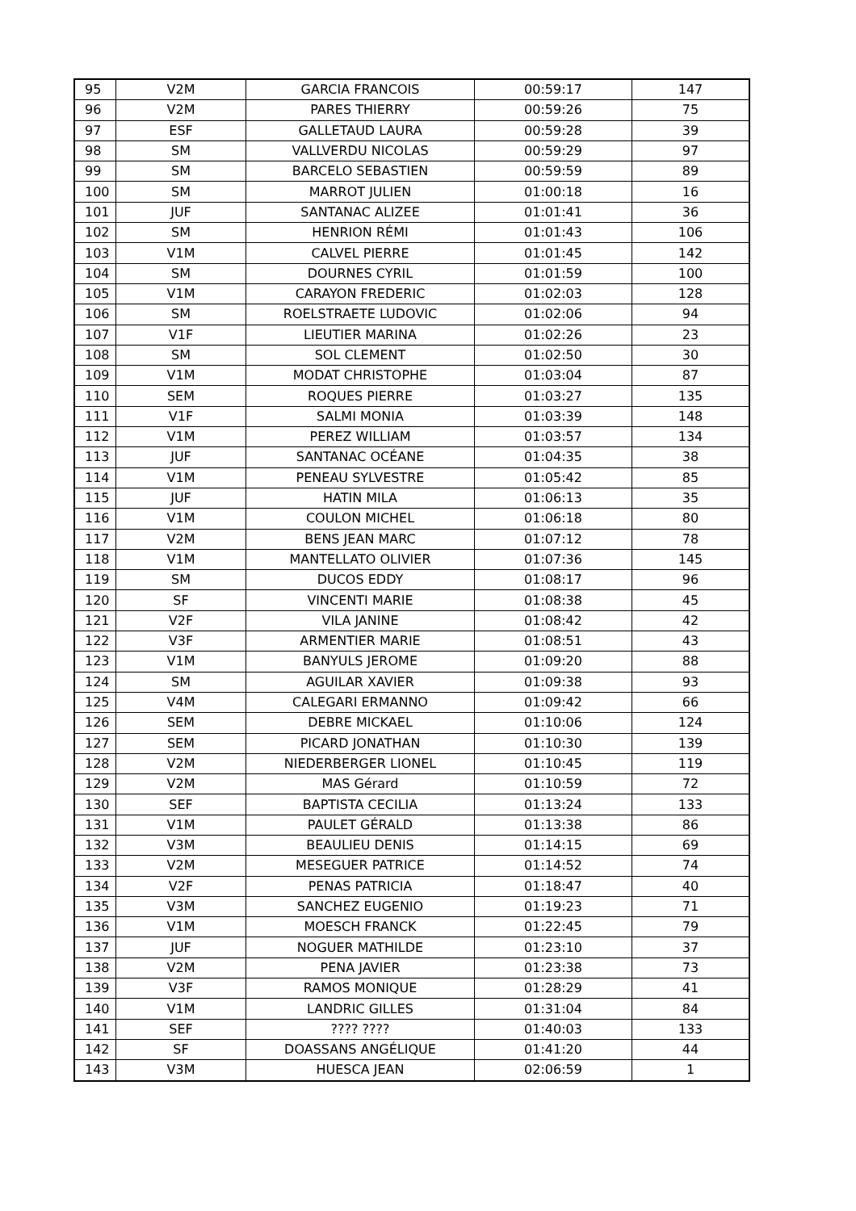| 95 | V2M | GARCIA FRANCOIS | 00:59:17 | 147 |
| 96 | V2M | PARES THIERRY | 00:59:26 | 75 |
| 97 | ESF | GALLETAUD LAURA | 00:59:28 | 39 |
| 98 | SM | VALLVERDU NICOLAS | 00:59:29 | 97 |
| 99 | SM | BARCELO SEBASTIEN | 00:59:59 | 89 |
| 100 | SM | MARROT JULIEN | 01:00:18 | 16 |
| 101 | JUF | SANTANAC ALIZEE | 01:01:41 | 36 |
| 102 | SM | HENRION RÉMI | 01:01:43 | 106 |
| 103 | V1M | CALVEL PIERRE | 01:01:45 | 142 |
| 104 | SM | DOURNES CYRIL | 01:01:59 | 100 |
| 105 | V1M | CARAYON FREDERIC | 01:02:03 | 128 |
| 106 | SM | ROELSTRAETE LUDOVIC | 01:02:06 | 94 |
| 107 | V1F | LIEUTIER MARINA | 01:02:26 | 23 |
| 108 | SM | SOL CLEMENT | 01:02:50 | 30 |
| 109 | V1M | MODAT CHRISTOPHE | 01:03:04 | 87 |
| 110 | SEM | ROQUES PIERRE | 01:03:27 | 135 |
| 111 | V1F | SALMI MONIA | 01:03:39 | 148 |
| 112 | V1M | PEREZ WILLIAM | 01:03:57 | 134 |
| 113 | JUF | SANTANAC OCÉANE | 01:04:35 | 38 |
| 114 | V1M | PENEAU SYLVESTRE | 01:05:42 | 85 |
| 115 | JUF | HATIN MILA | 01:06:13 | 35 |
| 116 | V1M | COULON MICHEL | 01:06:18 | 80 |
| 117 | V2M | BENS JEAN MARC | 01:07:12 | 78 |
| 118 | V1M | MANTELLATO OLIVIER | 01:07:36 | 145 |
| 119 | SM | DUCOS EDDY | 01:08:17 | 96 |
| 120 | SF | VINCENTI MARIE | 01:08:38 | 45 |
| 121 | V2F | VILA JANINE | 01:08:42 | 42 |
| 122 | V3F | ARMENTIER MARIE | 01:08:51 | 43 |
| 123 | V1M | BANYULS JEROME | 01:09:20 | 88 |
| 124 | SM | AGUILAR XAVIER | 01:09:38 | 93 |
| 125 | V4M | CALEGARI ERMANNO | 01:09:42 | 66 |
| 126 | SEM | DEBRE MICKAEL | 01:10:06 | 124 |
| 127 | SEM | PICARD JONATHAN | 01:10:30 | 139 |
| 128 | V2M | NIEDERBERGER LIONEL | 01:10:45 | 119 |
| 129 | V2M | MAS Gérard | 01:10:59 | 72 |
| 130 | SEF | BAPTISTA CECILIA | 01:13:24 | 133 |
| 131 | V1M | PAULET GÉRALD | 01:13:38 | 86 |
| 132 | V3M | BEAULIEU DENIS | 01:14:15 | 69 |
| 133 | V2M | MESEGUER PATRICE | 01:14:52 | 74 |
| 134 | V2F | PENAS PATRICIA | 01:18:47 | 40 |
| 135 | V3M | SANCHEZ EUGENIO | 01:19:23 | 71 |
| 136 | V1M | MOESCH FRANCK | 01:22:45 | 79 |
| 137 | JUF | NOGUER MATHILDE | 01:23:10 | 37 |
| 138 | V2M | PENA JAVIER | 01:23:38 | 73 |
| 139 | V3F | RAMOS MONIQUE | 01:28:29 | 41 |
| 140 | V1M | LANDRIC GILLES | 01:31:04 | 84 |
| 141 | SEF | ???? ???? | 01:40:03 | 133 |
| 142 | SF | DOASSANS ANGÉLIQUE | 01:41:20 | 44 |
| 143 | V3M | HUESCA JEAN | 02:06:59 | 1 |